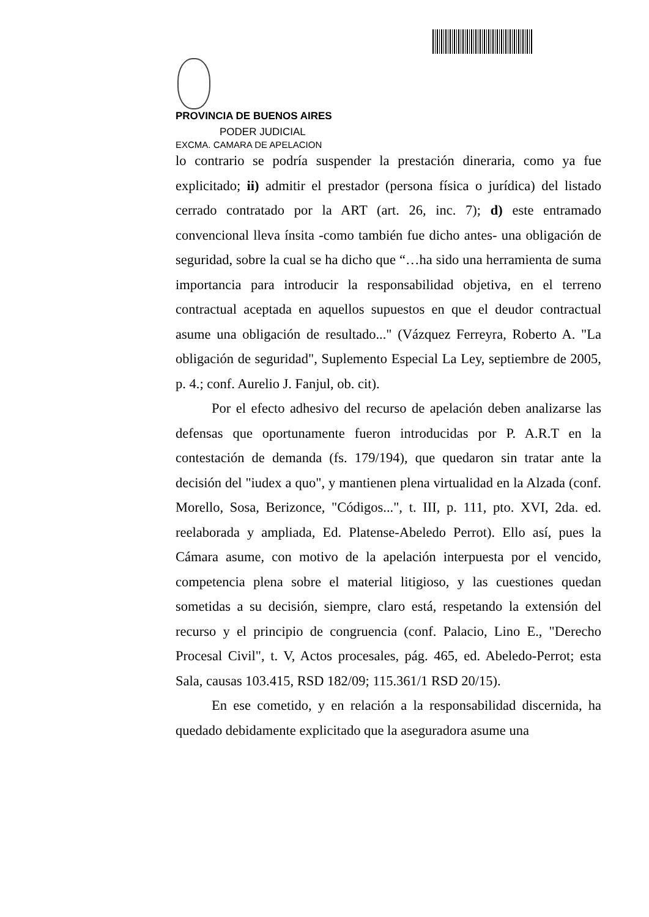PROVINCIA DE BUENOS AIRES
PODER JUDICIAL
EXCMA. CAMARA DE APELACION
lo contrario se podría suspender la prestación dineraria, como ya fue explicitado; ii) admitir el prestador (persona física o jurídica) del listado cerrado contratado por la ART (art. 26, inc. 7); d) este entramado convencional lleva ínsita -como también fue dicho antes- una obligación de seguridad, sobre la cual se ha dicho que “…ha sido una herramienta de suma importancia para introducir la responsabilidad objetiva, en el terreno contractual aceptada en aquellos supuestos en que el deudor contractual asume una obligación de resultado..." (Vázquez Ferreyra, Roberto A. "La obligación de seguridad", Suplemento Especial La Ley, septiembre de 2005, p. 4.; conf. Aurelio J. Fanjul, ob. cit).
Por el efecto adhesivo del recurso de apelación deben analizarse las defensas que oportunamente fueron introducidas por P. A.R.T en la contestación de demanda (fs. 179/194), que quedaron sin tratar ante la decisión del "iudex a quo", y mantienen plena virtualidad en la Alzada (conf. Morello, Sosa, Berizonce, "Códigos...", t. III, p. 111, pto. XVI, 2da. ed. reelaborada y ampliada, Ed. Platense-Abeledo Perrot). Ello así, pues la Cámara asume, con motivo de la apelación interpuesta por el vencido, competencia plena sobre el material litigioso, y las cuestiones quedan sometidas a su decisión, siempre, claro está, respetando la extensión del recurso y el principio de congruencia (conf. Palacio, Lino E., "Derecho Procesal Civil", t. V, Actos procesales, pág. 465, ed. Abeledo-Perrot; esta Sala, causas 103.415, RSD 182/09; 115.361/1 RSD 20/15).
En ese cometido, y en relación a la responsabilidad discernida, ha quedado debidamente explicitado que la aseguradora asume una